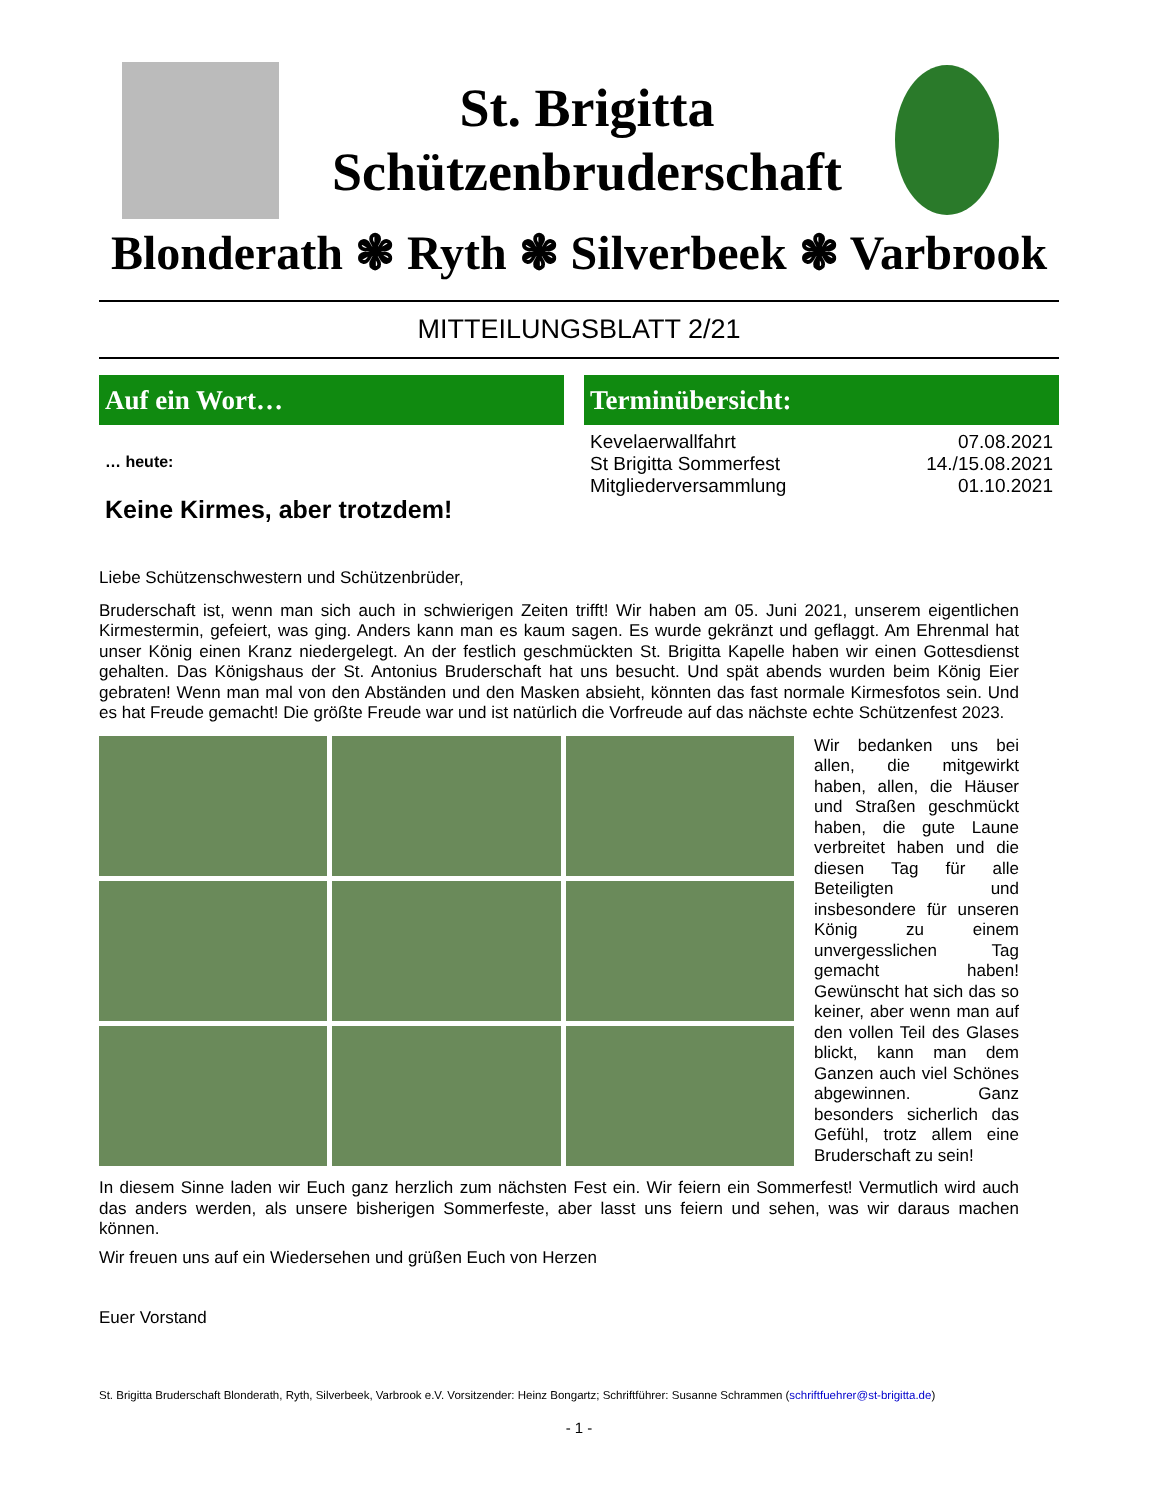St. Brigitta
Schützenbruderschaft
Blonderath ❃ Ryth ❃ Silverbeek ❃ Varbrook
MITTEILUNGSBLATT 2/21
Auf ein Wort…
… heute:
Keine Kirmes, aber trotzdem!
Terminübersicht:
Kevelaerwallfahrt 07.08.2021
St Brigitta Sommerfest 14./15.08.2021
Mitgliederversammlung 01.10.2021
Liebe Schützenschwestern und Schützenbrüder,
Bruderschaft ist, wenn man sich auch in schwierigen Zeiten trifft! Wir haben am 05. Juni 2021, unserem eigentlichen Kirmestermin, gefeiert, was ging. Anders kann man es kaum sagen. Es wurde gekränzt und geflaggt. Am Ehrenmal hat unser König einen Kranz niedergelegt. An der festlich geschmückten St. Brigitta Kapelle haben wir einen Gottesdienst gehalten. Das Königshaus der St. Antonius Bruderschaft hat uns besucht. Und spät abends wurden beim König Eier gebraten! Wenn man mal von den Abständen und den Masken absieht, könnten das fast normale Kirmesfotos sein. Und es hat Freude gemacht! Die größte Freude war und ist natürlich die Vorfreude auf das nächste echte Schützenfest 2023.
Wir bedanken uns bei allen, die mitgewirkt haben, allen, die Häuser und Straßen geschmückt haben, die gute Laune verbreitet haben und die diesen Tag für alle Beteiligten und insbesondere für unseren König zu einem unvergesslichen Tag gemacht haben! Gewünscht hat sich das so keiner, aber wenn man auf den vollen Teil des Glases blickt, kann man dem Ganzen auch viel Schönes abgewinnen. Ganz besonders sicherlich das Gefühl, trotz allem eine Bruderschaft zu sein!
In diesem Sinne laden wir Euch ganz herzlich zum nächsten Fest ein. Wir feiern ein Sommerfest! Vermutlich wird auch das anders werden, als unsere bisherigen Sommerfeste, aber lasst uns feiern und sehen, was wir daraus machen können.
Wir freuen uns auf ein Wiedersehen und grüßen Euch von Herzen
Euer Vorstand
St. Brigitta Bruderschaft Blonderath, Ryth, Silverbeek, Varbrook e.V. Vorsitzender: Heinz Bongartz; Schriftführer: Susanne Schrammen (schriftfuehrer@st-brigitta.de)
- 1 -